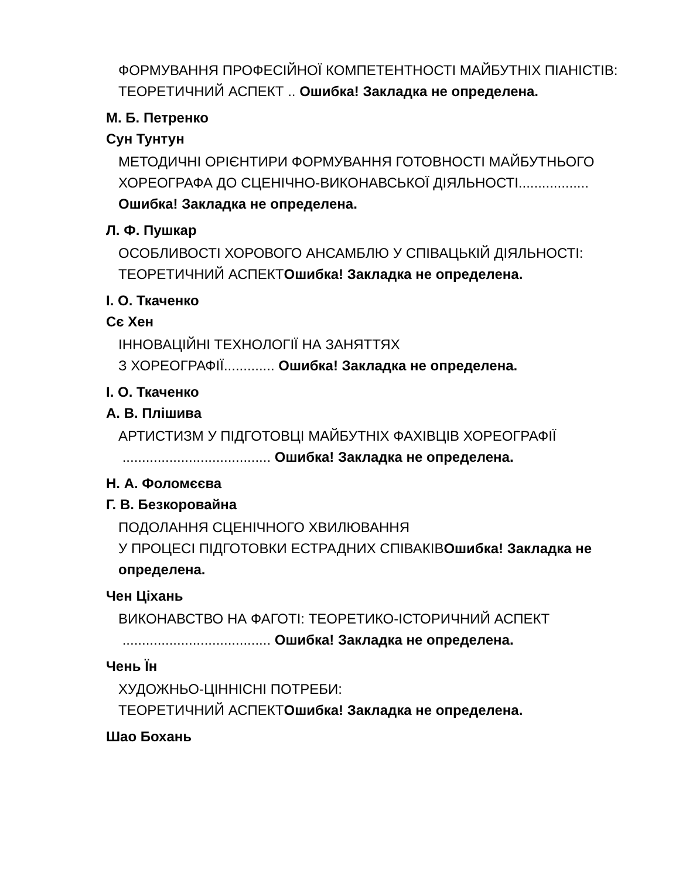ФОРМУВАННЯ ПРОФЕСІЙНОЇ КОМПЕТЕНТНОСТІ МАЙБУТНІХ ПІАНІСТІВ: ТЕОРЕТИЧНИЙ АСПЕКТ .. Ошибка! Закладка не определена.
М. Б. Петренко
Сун Тунтун
МЕТОДИЧНІ ОРІЄНТИРИ ФОРМУВАННЯ ГОТОВНОСТІ МАЙБУТНЬОГО ХОРЕОГРАФА ДО СЦЕНІЧНО-ВИКОНАВСЬКОЇ ДІЯЛЬНОСТІ.................. Ошибка! Закладка не определена.
Л. Ф. Пушкар
ОСОБЛИВОСТІ ХОРОВОГО АНСАМБЛЮ У СПІВАЦЬКІЙ ДІЯЛЬНОСТІ: ТЕОРЕТИЧНИЙ АСПЕКТОшибка! Закладка не определена.
І. О. Ткаченко
Сє Хен
ІННОВАЦІЙНІ ТЕХНОЛОГІЇ НА ЗАНЯТТЯХ
З ХОРЕОГРАФІЇ............. Ошибка! Закладка не определена.
І. О. Ткаченко
А. В. Плішива
АРТИСТИЗМ У ПІДГОТОВЦІ МАЙБУТНІХ ФАХІВЦІВ ХОРЕОГРАФІЇ
...................................... Ошибка! Закладка не определена.
Н. А. Фоломєєва
Г. В. Безкоровайна
ПОДОЛАННЯ СЦЕНІЧНОГО ХВИЛЮВАННЯ
У ПРОЦЕСІ ПІДГОТОВКИ ЕСТРАДНИХ СПІВАКІВОшибка! Закладка не определена.
Чен Ціхань
ВИКОНАВСТВО НА ФАГОТІ: ТЕОРЕТИКО-ІСТОРИЧНИЙ АСПЕКТ
...................................... Ошибка! Закладка не определена.
Чень Їн
ХУДОЖНЬО-ЦІННІСНІ ПОТРЕБИ:
ТЕОРЕТИЧНИЙ АСПЕКТОшибка! Закладка не определена.
Шао Бохань